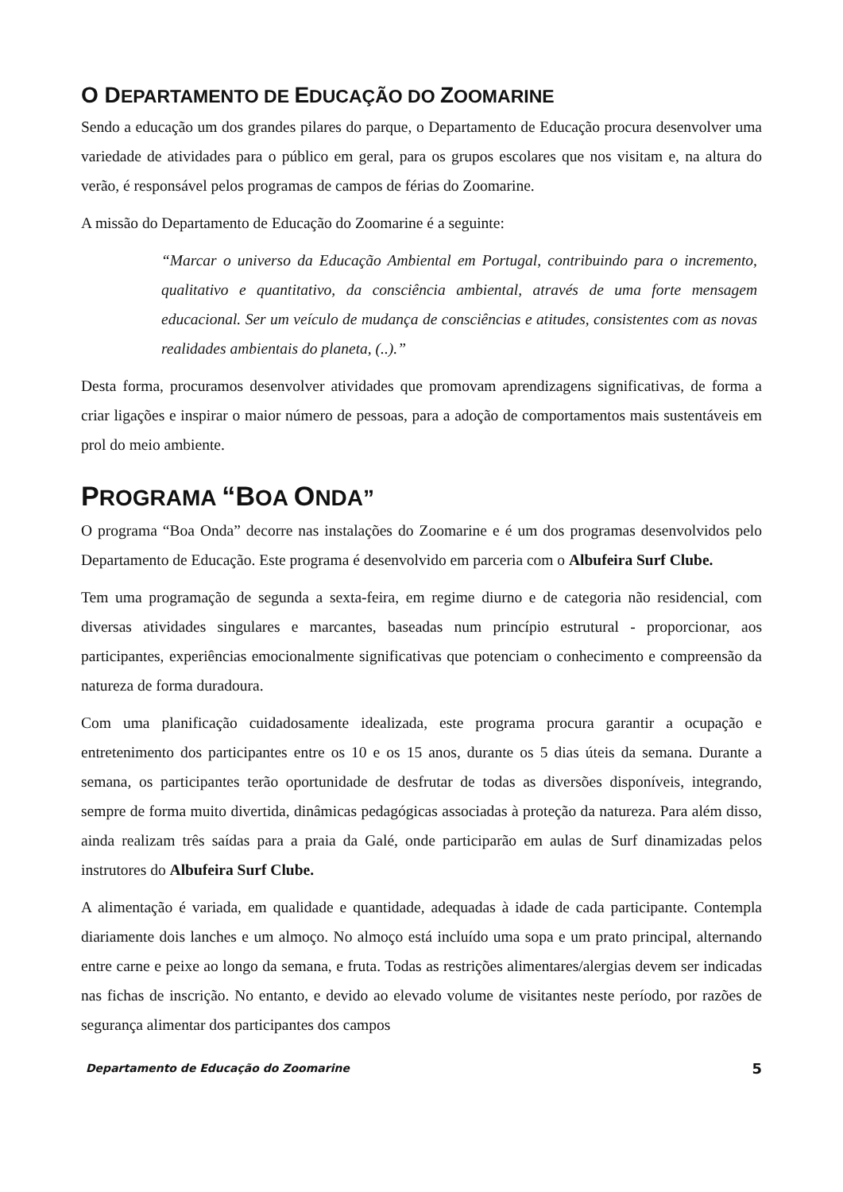O DEPARTAMENTO DE EDUCAÇÃO DO ZOOMARINE
Sendo a educação um dos grandes pilares do parque, o Departamento de Educação procura desenvolver uma variedade de atividades para o público em geral, para os grupos escolares que nos visitam e, na altura do verão, é responsável pelos programas de campos de férias do Zoomarine.
A missão do Departamento de Educação do Zoomarine é a seguinte:
“Marcar o universo da Educação Ambiental em Portugal, contribuindo para o incremento, qualitativo e quantitativo, da consciência ambiental, através de uma forte mensagem educacional. Ser um veículo de mudança de consciências e atitudes, consistentes com as novas realidades ambientais do planeta, (..).”
Desta forma, procuramos desenvolver atividades que promovam aprendizagens significativas, de forma a criar ligações e inspirar o maior número de pessoas, para a adoção de comportamentos mais sustentáveis em prol do meio ambiente.
PROGRAMA “BOA ONDA”
O programa “Boa Onda” decorre nas instalações do Zoomarine e é um dos programas desenvolvidos pelo Departamento de Educação. Este programa é desenvolvido em parceria com o Albufeira Surf Clube.
Tem uma programação de segunda a sexta-feira, em regime diurno e de categoria não residencial, com diversas atividades singulares e marcantes, baseadas num princípio estrutural - proporcionar, aos participantes, experiências emocionalmente significativas que potenciam o conhecimento e compreensão da natureza de forma duradoura.
Com uma planificação cuidadosamente idealizada, este programa procura garantir a ocupação e entretenimento dos participantes entre os 10 e os 15 anos, durante os 5 dias úteis da semana. Durante a semana, os participantes terão oportunidade de desfrutar de todas as diversões disponíveis, integrando, sempre de forma muito divertida, dinâmicas pedagógicas associadas à proteção da natureza. Para além disso, ainda realizam três saídas para a praia da Galé, onde participarão em aulas de Surf dinamizadas pelos instrutores do Albufeira Surf Clube.
A alimentação é variada, em qualidade e quantidade, adequadas à idade de cada participante. Contempla diariamente dois lanches e um almoço. No almoço está incluído uma sopa e um prato principal, alternando entre carne e peixe ao longo da semana, e fruta. Todas as restrições alimentares/alergias devem ser indicadas nas fichas de inscrição. No entanto, e devido ao elevado volume de visitantes neste período, por razões de segurança alimentar dos participantes dos campos
Departamento de Educação do Zoomarine 5